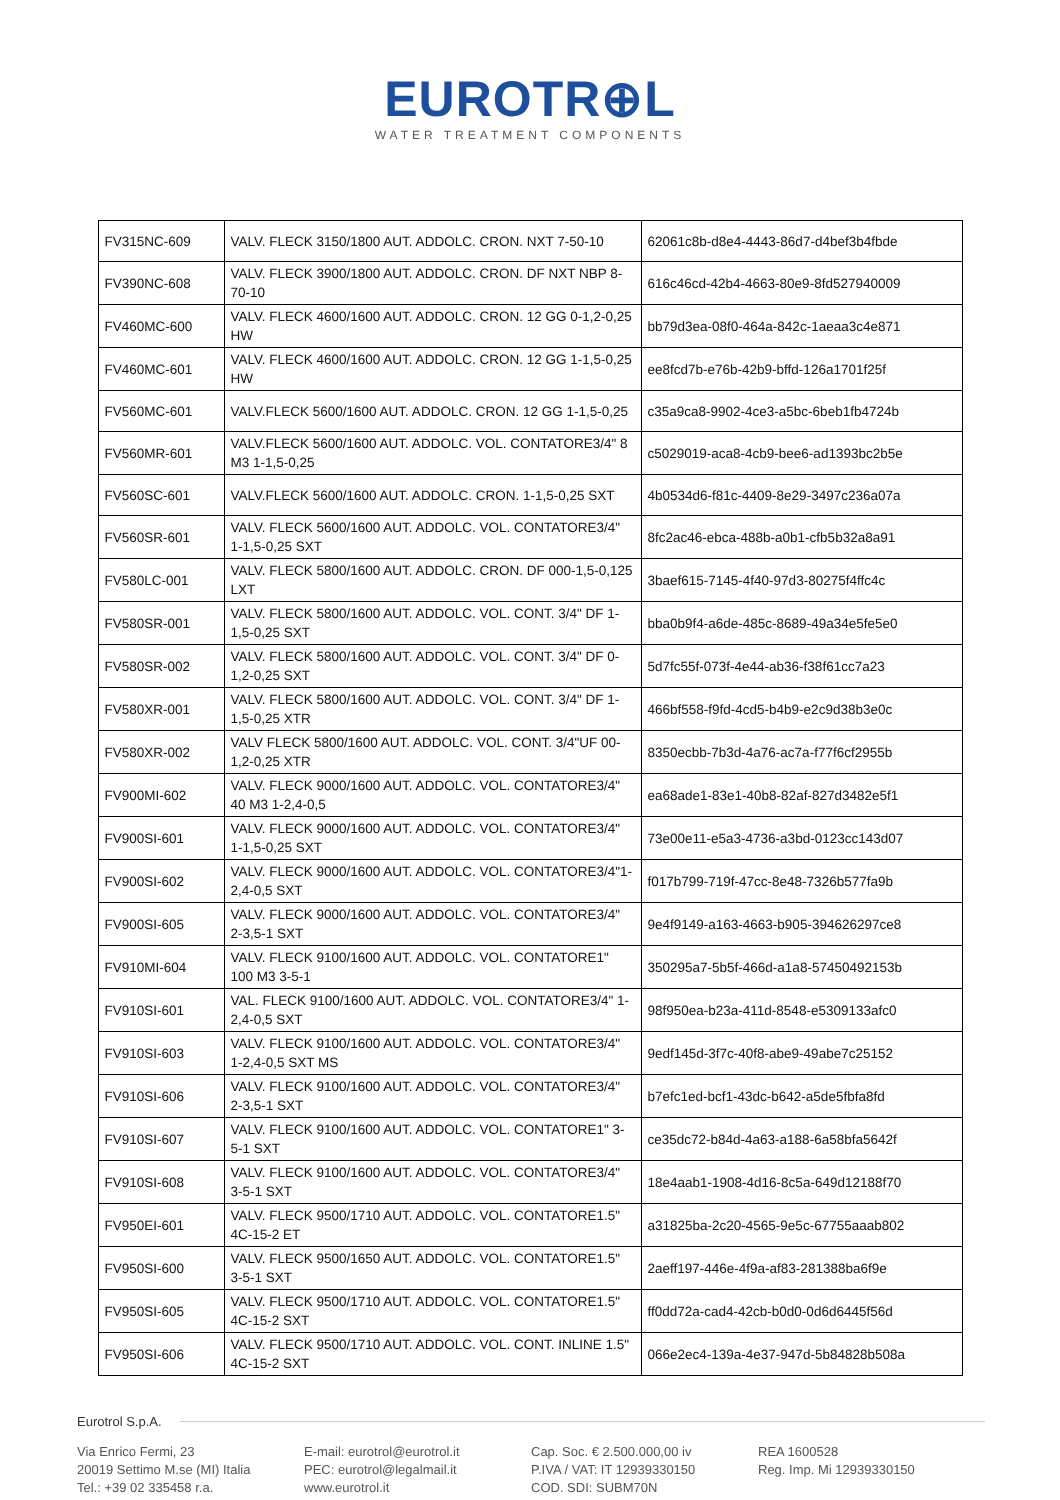EUROTR⊕L
WATER TREATMENT COMPONENTS
| FV315NC-609 | VALV. FLECK 3150/1800 AUT. ADDOLC. CRON. NXT 7-50-10 | 62061c8b-d8e4-4443-86d7-d4bef3b4fbde |
| FV390NC-608 | VALV. FLECK 3900/1800 AUT. ADDOLC. CRON. DF NXT NBP 8-70-10 | 616c46cd-42b4-4663-80e9-8fd527940009 |
| FV460MC-600 | VALV. FLECK 4600/1600 AUT. ADDOLC. CRON. 12 GG 0-1,2-0,25 HW | bb79d3ea-08f0-464a-842c-1aeaa3c4e871 |
| FV460MC-601 | VALV. FLECK 4600/1600 AUT. ADDOLC. CRON. 12 GG 1-1,5-0,25 HW | ee8fcd7b-e76b-42b9-bffd-126a1701f25f |
| FV560MC-601 | VALV.FLECK 5600/1600 AUT. ADDOLC. CRON. 12 GG 1-1,5-0,25 | c35a9ca8-9902-4ce3-a5bc-6beb1fb4724b |
| FV560MR-601 | VALV.FLECK 5600/1600 AUT. ADDOLC. VOL. CONTATORE3/4" 8 M3 1-1,5-0,25 | c5029019-aca8-4cb9-bee6-ad1393bc2b5e |
| FV560SC-601 | VALV.FLECK 5600/1600 AUT. ADDOLC. CRON. 1-1,5-0,25 SXT | 4b0534d6-f81c-4409-8e29-3497c236a07a |
| FV560SR-601 | VALV. FLECK 5600/1600 AUT. ADDOLC. VOL. CONTATORE3/4" 1-1,5-0,25 SXT | 8fc2ac46-ebca-488b-a0b1-cfb5b32a8a91 |
| FV580LC-001 | VALV. FLECK 5800/1600 AUT. ADDOLC. CRON. DF 000-1,5-0,125 LXT | 3baef615-7145-4f40-97d3-80275f4ffc4c |
| FV580SR-001 | VALV. FLECK 5800/1600 AUT. ADDOLC. VOL. CONT. 3/4" DF 1-1,5-0,25 SXT | bba0b9f4-a6de-485c-8689-49a34e5fe5e0 |
| FV580SR-002 | VALV. FLECK 5800/1600 AUT. ADDOLC. VOL. CONT. 3/4" DF 0-1,2-0,25 SXT | 5d7fc55f-073f-4e44-ab36-f38f61cc7a23 |
| FV580XR-001 | VALV. FLECK 5800/1600 AUT. ADDOLC. VOL. CONT. 3/4" DF 1-1,5-0,25 XTR | 466bf558-f9fd-4cd5-b4b9-e2c9d38b3e0c |
| FV580XR-002 | VALV FLECK 5800/1600 AUT. ADDOLC. VOL. CONT. 3/4"UF 00-1,2-0,25 XTR | 8350ecbb-7b3d-4a76-ac7a-f77f6cf2955b |
| FV900MI-602 | VALV. FLECK 9000/1600 AUT. ADDOLC. VOL. CONTATORE3/4" 40 M3 1-2,4-0,5 | ea68ade1-83e1-40b8-82af-827d3482e5f1 |
| FV900SI-601 | VALV. FLECK 9000/1600 AUT. ADDOLC. VOL. CONTATORE3/4" 1-1,5-0,25 SXT | 73e00e11-e5a3-4736-a3bd-0123cc143d07 |
| FV900SI-602 | VALV. FLECK 9000/1600 AUT. ADDOLC. VOL. CONTATORE3/4"1-2,4-0,5 SXT | f017b799-719f-47cc-8e48-7326b577fa9b |
| FV900SI-605 | VALV. FLECK 9000/1600 AUT. ADDOLC. VOL. CONTATORE3/4" 2-3,5-1 SXT | 9e4f9149-a163-4663-b905-394626297ce8 |
| FV910MI-604 | VALV. FLECK 9100/1600 AUT. ADDOLC. VOL. CONTATORE1" 100 M3 3-5-1 | 350295a7-5b5f-466d-a1a8-57450492153b |
| FV910SI-601 | VAL. FLECK 9100/1600 AUT. ADDOLC. VOL. CONTATORE3/4" 1-2,4-0,5 SXT | 98f950ea-b23a-411d-8548-e5309133afc0 |
| FV910SI-603 | VALV. FLECK 9100/1600 AUT. ADDOLC. VOL. CONTATORE3/4" 1-2,4-0,5 SXT MS | 9edf145d-3f7c-40f8-abe9-49abe7c25152 |
| FV910SI-606 | VALV. FLECK 9100/1600 AUT. ADDOLC. VOL. CONTATORE3/4" 2-3,5-1 SXT | b7efc1ed-bcf1-43dc-b642-a5de5fbfa8fd |
| FV910SI-607 | VALV. FLECK 9100/1600 AUT. ADDOLC. VOL. CONTATORE1" 3-5-1 SXT | ce35dc72-b84d-4a63-a188-6a58bfa5642f |
| FV910SI-608 | VALV. FLECK 9100/1600 AUT. ADDOLC. VOL. CONTATORE3/4" 3-5-1 SXT | 18e4aab1-1908-4d16-8c5a-649d12188f70 |
| FV950EI-601 | VALV. FLECK 9500/1710 AUT. ADDOLC. VOL. CONTATORE1.5" 4C-15-2 ET | a31825ba-2c20-4565-9e5c-67755aaab802 |
| FV950SI-600 | VALV. FLECK 9500/1650 AUT. ADDOLC. VOL. CONTATORE1.5" 3-5-1 SXT | 2aeff197-446e-4f9a-af83-281388ba6f9e |
| FV950SI-605 | VALV. FLECK 9500/1710 AUT. ADDOLC. VOL. CONTATORE1.5" 4C-15-2 SXT | ff0dd72a-cad4-42cb-b0d0-0d6d6445f56d |
| FV950SI-606 | VALV. FLECK 9500/1710 AUT. ADDOLC. VOL. CONT. INLINE 1.5" 4C-15-2 SXT | 066e2ec4-139a-4e37-947d-5b84828b508a |
Eurotrol S.p.A.
Via Enrico Fermi, 23
20019 Settimo M.se (MI) Italia
Tel.: +39 02 335458 r.a.
E-mail: eurotrol@eurotrol.it
PEC: eurotrol@legalmail.it
www.eurotrol.it
Cap. Soc. € 2.500.000,00 iv
P.IVA / VAT: IT 12939330150
COD. SDI: SUBM70N
REA 1600528
Reg. Imp. Mi 12939330150